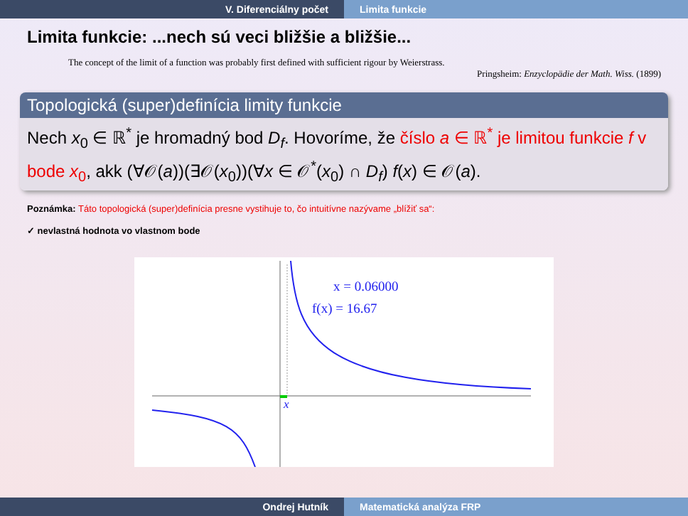V. Diferenciálny počet Limita funkcie
Limita funkcie: ...nech sú veci bližšie a bližšie...
The concept of the limit of a function was probably first defined with sufficient rigour by Weierstrass.
Pringsheim: Enzyclopädie der Math. Wiss. (1899)
Topologická (super)definícia limity funkcie
Nech x<sub>0</sub> ∈ ℝ<sup>*</sup> je hromadný bod D<sub>f</sub>. Hovoríme, že číslo a ∈ ℝ<sup>*</sup> je limitou funkcie f v bode x<sub>0</sub>, akk (∀𝒪(a))(∃𝒪(x<sub>0</sub>))(∀x ∈ 𝒪<sup>*</sup>(x<sub>0</sub>) ∩ D<sub>f</sub>) f(x) ∈ 𝒪(a).
Poznámka: Táto topologická (super)definícia presne vystihuje to, čo intuitívne nazývame „blížiť sa“:
✓ nevlastná hodnota vo vlastnom bode
x = 0.06000
f(x) = 16.67
x
Ondrej Hutník Matematická analýza FRP